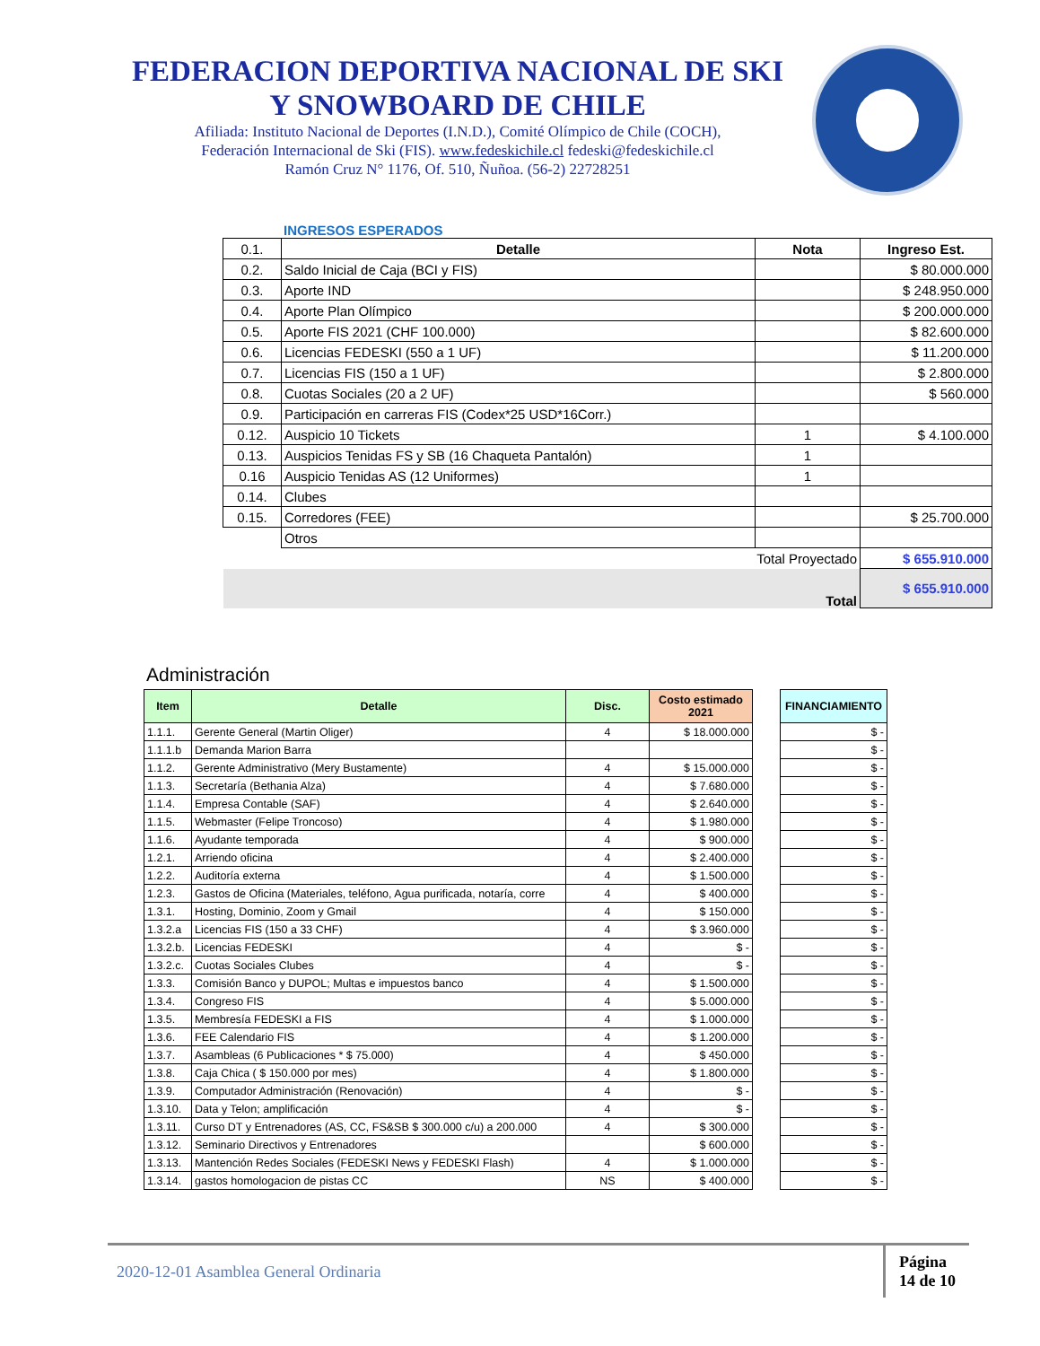FEDERACION DEPORTIVA NACIONAL DE SKI
Y SNOWBOARD DE CHILE
Afiliada: Instituto Nacional de Deportes (I.N.D.), Comité Olímpico de Chile (COCH),
Federación Internacional de Ski (FIS). www.fedeskichile.cl fedeski@fedeskichile.cl
Ramón Cruz N° 1176, Of. 510, Ñuñoa. (56-2) 22728251
INGRESOS ESPERADOS
| 0.1. | Detalle | Nota | Ingreso Est. |
| 0.2. | Saldo Inicial de Caja (BCI y FIS) | | $ 80.000.000 |
| 0.3. | Aporte IND | | $ 248.950.000 |
| 0.4. | Aporte Plan Olímpico | | $ 200.000.000 |
| 0.5. | Aporte FIS 2021 (CHF 100.000) | | $ 82.600.000 |
| 0.6. | Licencias FEDESKI (550 a 1 UF) | | $ 11.200.000 |
| 0.7. | Licencias FIS (150 a 1 UF) | | $ 2.800.000 |
| 0.8. | Cuotas Sociales (20 a 2 UF) | | $ 560.000 |
| 0.9. | Participación en carreras FIS (Codex*25 USD*16Corr.) | | |
| 0.12. | Auspicio 10 Tickets | 1 | $ 4.100.000 |
| 0.13. | Auspicios Tenidas FS y SB (16 Chaqueta Pantalón) | 1 | |
| 0.16 | Auspicio Tenidas AS (12 Uniformes) | 1 | |
| 0.14. | Clubes | | |
| 0.15. | Corredores (FEE) | | $ 25.700.000 |
| | Otros | | |
| Total Proyectado | | | $ 655.910.000 |
| Total | | | $ 655.910.000 |
Administración
| Item | Detalle | Disc. | Costo estimado 2021 |
| --- | --- | --- | --- |
| 1.1.1. | Gerente General (Martin Oliger) | 4 | $ 18.000.000 |
| 1.1.1.b | Demanda Marion Barra | | |
| 1.1.2. | Gerente Administrativo (Mery Bustamente) | 4 | $ 15.000.000 |
| 1.1.3. | Secretaría (Bethania Alza) | 4 | $ 7.680.000 |
| 1.1.4. | Empresa Contable (SAF) | 4 | $ 2.640.000 |
| 1.1.5. | Webmaster (Felipe Troncoso) | 4 | $ 1.980.000 |
| 1.1.6. | Ayudante temporada | 4 | $ 900.000 |
| 1.2.1. | Arriendo oficina | 4 | $ 2.400.000 |
| 1.2.2. | Auditoría externa | 4 | $ 1.500.000 |
| 1.2.3. | Gastos de Oficina (Materiales, teléfono, Agua purificada, notaría, corre | 4 | $ 400.000 |
| 1.3.1. | Hosting, Dominio, Zoom y Gmail | 4 | $ 150.000 |
| 1.3.2.a | Licencias FIS (150 a 33 CHF) | 4 | $ 3.960.000 |
| 1.3.2.b. | Licencias FEDESKI | 4 | $ - |
| 1.3.2.c. | Cuotas Sociales Clubes | 4 | $ - |
| 1.3.3. | Comisión Banco y DUPOL; Multas e impuestos banco | 4 | $ 1.500.000 |
| 1.3.4. | Congreso FIS | 4 | $ 5.000.000 |
| 1.3.5. | Membresía FEDESKI a FIS | 4 | $ 1.000.000 |
| 1.3.6. | FEE Calendario FIS | 4 | $ 1.200.000 |
| 1.3.7. | Asambleas (6 Publicaciones * $ 75.000) | 4 | $ 450.000 |
| 1.3.8. | Caja Chica ( $ 150.000 por mes) | 4 | $ 1.800.000 |
| 1.3.9. | Computador Administración (Renovación) | 4 | $ - |
| 1.3.10. | Data y Telon; amplificación | 4 | $ - |
| 1.3.11. | Curso DT y Entrenadores (AS, CC, FS&SB $ 300.000 c/u) a 200.000 | 4 | $ 300.000 |
| 1.3.12. | Seminario Directivos y Entrenadores | | $ 600.000 |
| 1.3.13. | Mantención Redes Sociales (FEDESKI News y FEDESKI Flash) | 4 | $ 1.000.000 |
| 1.3.14. | gastos homologacion de pistas CC | NS | $ 400.000 |
| FINANCIAMIENTO |
| --- |
| $ - |
| $ - |
| $ - |
| $ - |
| $ - |
| $ - |
| $ - |
| $ - |
| $ - |
| $ - |
| $ - |
| $ - |
| $ - |
| $ - |
| $ - |
| $ - |
| $ - |
| $ - |
| $ - |
| $ - |
| $ - |
| $ - |
| $ - |
| $ - |
| $ - |
| $ - |
2020-12-01 Asamblea General Ordinaria Página
14 de 10